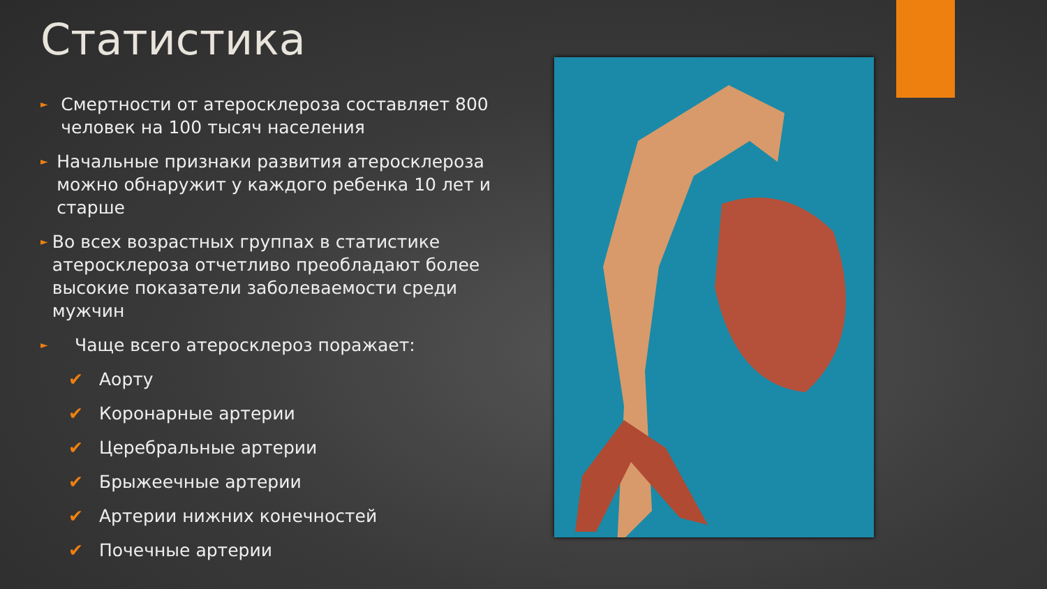Статистика
► Смертности от атеросклероза составляет 800 человек на 100 тысяч населения
► Начальные признаки развития атеросклероза можно обнаружит у каждого ребенка 10 лет и старше
► Во всех возрастных группах в статистике атеросклероза отчетливо преобладают более высокие показатели заболеваемости среди мужчин
► Чаще всего атеросклероз поражает:
✔ Аорту
✔ Коронарные артерии
✔ Церебральные артерии
✔ Брыжеечные артерии
✔ Артерии нижних конечностей
✔ Почечные артерии